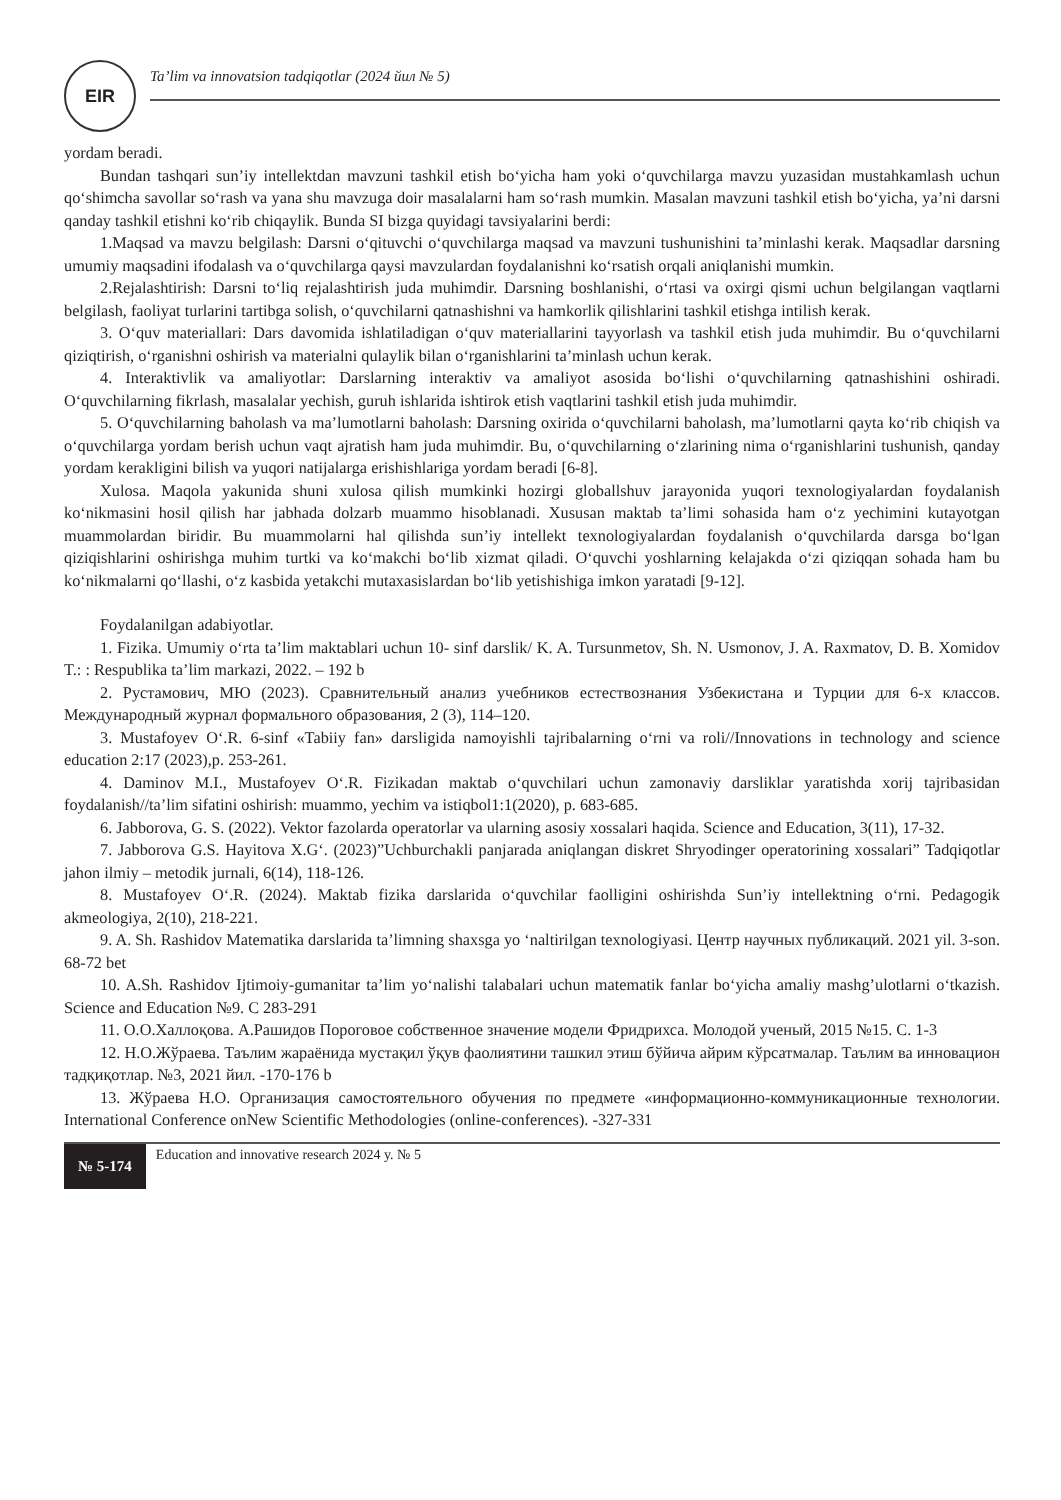EIR
Ta’lim va innovatsion tadqiqotlar (2024 йил № 5)
yordam beradi.
Bundan tashqari sun’iy intellektdan mavzuni tashkil etish bo‘yicha ham yoki o‘quvchilarga mavzu yuzasidan mustahkamlash uchun qo‘shimcha savollar so‘rash va yana shu mavzuga doir masalalarni ham so‘rash mumkin. Masalan mavzuni tashkil etish bo‘yicha, ya’ni darsni qanday tashkil etishni ko‘rib chiqaylik. Bunda SI bizga quyidagi tavsiyalarini berdi:
1.Maqsad va mavzu belgilash: Darsni o‘qituvchi o‘quvchilarga maqsad va mavzuni tushunishini ta’minlashi kerak. Maqsadlar darsning umumiy maqsadini ifodalash va o‘quvchilarga qaysi mavzulardan foydalanishni ko‘rsatish orqali aniqlanishi mumkin.
2.Rejalashtirish: Darsni to‘liq rejalashtirish juda muhimdir. Darsning boshlanishi, o‘rtasi va oxirgi qismi uchun belgilangan vaqtlarni belgilash, faoliyat turlarini tartibga solish, o‘quvchilarni qatnashishni va hamkorlik qilishlarini tashkil etishga intilish kerak.
3. O‘quv materiallari: Dars davomida ishlatiladigan o‘quv materiallarini tayyorlash va tashkil etish juda muhimdir. Bu o‘quvchilarni qiziqtirish, o‘rganishni oshirish va materialni qulaylik bilan o‘rganishlarini ta’minlash uchun kerak.
4. Interaktivlik va amaliyotlar: Darslarning interaktiv va amaliyot asosida bo‘lishi o‘quvchilarning qatnashishini oshiradi. O‘quvchilarning fikrlash, masalalar yechish, guruh ishlarida ishtirok etish vaqtlarini tashkil etish juda muhimdir.
5. O‘quvchilarning baholash va ma’lumotlarni baholash: Darsning oxirida o‘quvchilarni baholash, ma’lumotlarni qayta ko‘rib chiqish va o‘quvchilarga yordam berish uchun vaqt ajratish ham juda muhimdir. Bu, o‘quvchilarning o‘zlarining nima o‘rganishlarini tushunish, qanday yordam kerakligini bilish va yuqori natijalarga erishishlariga yordam beradi [6-8].
Xulosa. Maqola yakunida shuni xulosa qilish mumkinki hozirgi globallshuv jarayonida yuqori texnologiyalardan foydalanish ko‘nikmasini hosil qilish har jabhada dolzarb muammo hisoblanadi. Xususan maktab ta’limi sohasida ham o‘z yechimini kutayotgan muammolardan biridir. Bu muammolarni hal qilishda sun’iy intellekt texnologiyalardan foydalanish o‘quvchilarda darsga bo‘lgan qiziqishlarini oshirishga muhim turtki va ko‘makchi bo‘lib xizmat qiladi. O‘quvchi yoshlarning kelajakda o‘zi qiziqqan sohada ham bu ko‘nikmalarni qo‘llashi, o‘z kasbida yetakchi mutaxasislardan bo‘lib yetishishiga imkon yaratadi [9-12].
Foydalanilgan adabiyotlar.
1. Fizika. Umumiy o‘rta ta’lim maktablari uchun 10- sinf darslik/ K. A. Tursunmetov, Sh. N. Usmonov, J. A. Raxmatov, D. B. Xomidov T.: : Respublika ta’lim markazi, 2022. – 192 b
2. Рустамович, МЮ (2023). Сравнительный анализ учебников естествознания Узбекистана и Турции для 6-х классов. Международный журнал формального образования, 2 (3), 114–120.
3. Mustafoyev O‘.R. 6-sinf «Tabiiy fan» darsligida namoyishli tajribalarning o‘rni va roli//Innovations in technology and science education 2:17 (2023),p. 253-261.
4. Daminov M.I., Mustafoyev O‘.R. Fizikadan maktab o‘quvchilari uchun zamonaviy darsliklar yaratishda xorij tajribasidan foydalanish//ta’lim sifatini oshirish: muammo, yechim va istiqbol1:1(2020), p. 683-685.
6. Jabborova, G. S. (2022). Vektor fazolarda operatorlar va ularning asosiy xossalari haqida. Science and Education, 3(11), 17-32.
7. Jabborova G.S. Hayitova X.G‘. (2023)”Uchburchakli panjarada aniqlangan diskret Shryodinger operatorining xossalari” Tadqiqotlar jahon ilmiy – metodik jurnali, 6(14), 118-126.
8. Mustafoyev O‘.R. (2024). Maktab fizika darslarida o‘quvchilar faolligini oshirishda Sun’iy intellektning o‘rni. Pedagogik akmeologiya, 2(10), 218-221.
9. A. Sh. Rashidov Matematika darslarida ta’limning shaxsga yo ‘naltirilgan texnologiyasi. Центр научных публикаций. 2021 yil. 3-son. 68-72 bet
10. A.Sh. Rashidov Ijtimoiy-gumanitar ta’lim yo‘nalishi talabalari uchun matematik fanlar bo‘yicha amaliy mashg’ulotlarni o‘tkazish. Science and Education №9. C 283-291
11. О.О.Халлоқова. А.Рашидов Пороговое собственное значение модели Фридрихса. Молодой ученый, 2015 №15. С. 1-3
12. Н.О.Жўраева. Таълим жараёнида мустақил ўқув фаолиятини ташкил этиш бўйича айрим кўрсатмалар. Таълим ва инновацион тадқиқотлар. №3, 2021 йил. -170-176 b
13. Жўраева Н.О. Организация самостоятельного обучения по предмете «информационно-коммуникационные технологии. International Conference onNew Scientific Methodologies (online-conferences). -327-331
№ 5-174
Education and innovative research 2024 y. № 5